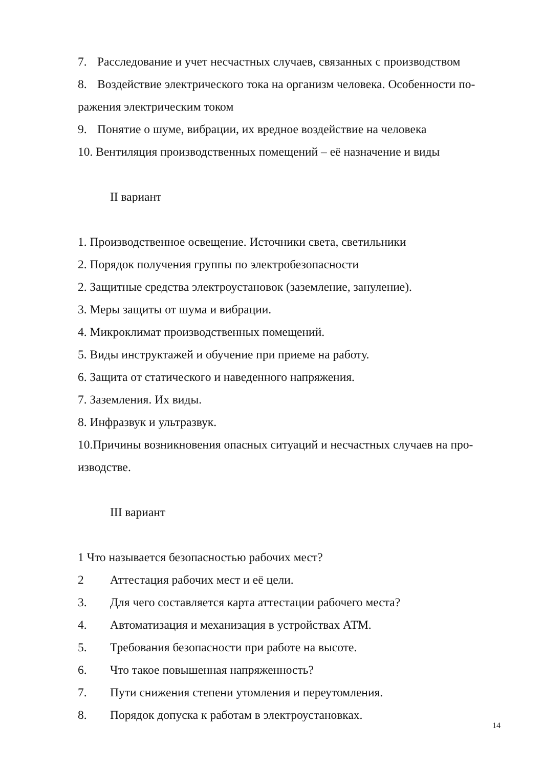7. Расследование и учет несчастных случаев, связанных с производством
8. Воздействие электрического тока на организм человека. Особенности по-ражения электрическим током
9. Понятие о шуме, вибрации, их вредное воздействие на человека
10. Вентиляция производственных помещений – её назначение и виды
II вариант
1. Производственное освещение. Источники света, светильники
2. Порядок получения группы по электробезопасности
2. Защитные средства электроустановок (заземление, зануление).
3. Меры защиты от шума и вибрации.
4. Микроклимат производственных помещений.
5. Виды инструктажей и обучение при приеме на работу.
6. Защита от статического и наведенного напряжения.
7. Заземления. Их виды.
8. Инфразвук и ультразвук.
10.Причины возникновения опасных ситуаций и несчастных случаев на про-изводстве.
III вариант
1 Что называется безопасностью рабочих мест?
2 Аттестация рабочих мест и её цели.
3. Для чего составляется карта аттестации рабочего места?
4. Автоматизация и механизация в устройствах АТМ.
5. Требования безопасности при работе на высоте.
6. Что такое повышенная напряженность?
7. Пути снижения степени утомления и переутомления.
8. Порядок допуска к работам в электроустановках.
14